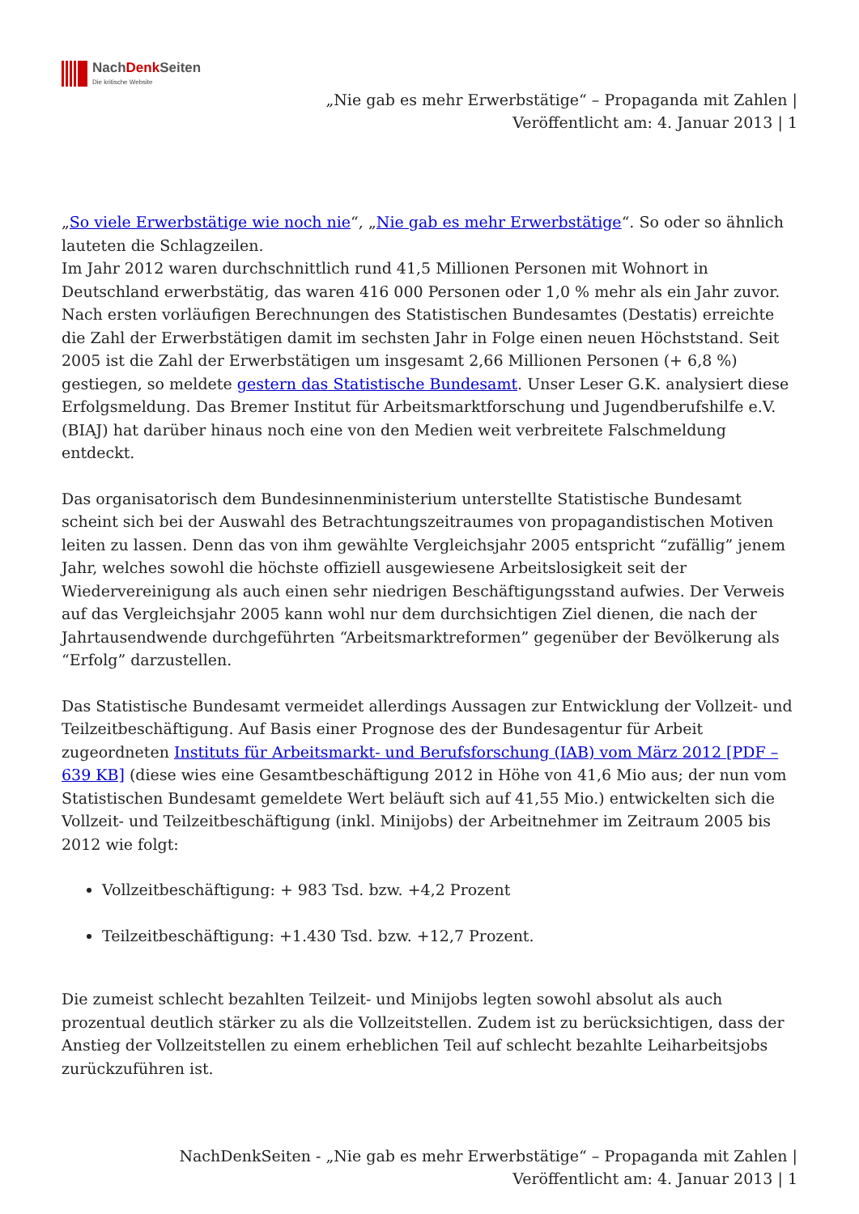NachDenk Seiten
Die kritische Website
„Nie gab es mehr Erwerbstätige“ – Propaganda mit Zahlen |
Veröffentlicht am: 4. Januar 2013 | 1
„So viele Erwerbstätige wie noch nie“, „Nie gab es mehr Erwerbstätige“. So oder so ähnlich lauteten die Schlagzeilen.
Im Jahr 2012 waren durchschnittlich rund 41,5 Millionen Personen mit Wohnort in Deutschland erwerbstätig, das waren 416 000 Personen oder 1,0 % mehr als ein Jahr zuvor. Nach ersten vorläufigen Berechnungen des Statistischen Bundesamtes (Destatis) erreichte die Zahl der Erwerbstätigen damit im sechsten Jahr in Folge einen neuen Höchststand. Seit 2005 ist die Zahl der Erwerbstätigen um insgesamt 2,66 Millionen Personen (+ 6,8 %) gestiegen, so meldete gestern das Statistische Bundesamt. Unser Leser G.K. analysiert diese Erfolgsmeldung. Das Bremer Institut für Arbeitsmarktforschung und Jugendberufshilfe e.V. (BIAJ) hat darüber hinaus noch eine von den Medien weit verbreitete Falschmeldung entdeckt.
Das organisatorisch dem Bundesinnenministerium unterstellte Statistische Bundesamt scheint sich bei der Auswahl des Betrachtungszeitraumes von propagandistischen Motiven leiten zu lassen. Denn das von ihm gewählte Vergleichsjahr 2005 entspricht “zufällig” jenem Jahr, welches sowohl die höchste offiziell ausgewiesene Arbeitslosigkeit seit der Wiedervereinigung als auch einen sehr niedrigen Beschäftigungsstand aufwies. Der Verweis auf das Vergleichsjahr 2005 kann wohl nur dem durchsichtigen Ziel dienen, die nach der Jahrtausendwende durchgeführten “Arbeitsmarktreformen” gegenüber der Bevölkerung als “Erfolg” darzustellen.
Das Statistische Bundesamt vermeidet allerdings Aussagen zur Entwicklung der Vollzeit- und Teilzeitbeschäftigung. Auf Basis einer Prognose des der Bundesagentur für Arbeit zugeordneten Instituts für Arbeitsmarkt- und Berufsforschung (IAB) vom März 2012 [PDF – 639 KB] (diese wies eine Gesamtbeschäftigung 2012 in Höhe von 41,6 Mio aus; der nun vom Statistischen Bundesamt gemeldete Wert beläuft sich auf 41,55 Mio.) entwickelten sich die Vollzeit- und Teilzeitbeschäftigung (inkl. Minijobs) der Arbeitnehmer im Zeitraum 2005 bis 2012 wie folgt:
Vollzeitbeschäftigung: + 983 Tsd. bzw. +4,2 Prozent
Teilzeitbeschäftigung: +1.430 Tsd. bzw. +12,7 Prozent.
Die zumeist schlecht bezahlten Teilzeit- und Minijobs legten sowohl absolut als auch prozentual deutlich stärker zu als die Vollzeitstellen. Zudem ist zu berücksichtigen, dass der Anstieg der Vollzeitstellen zu einem erheblichen Teil auf schlecht bezahlte Leiharbeitsjobs zurückzuführen ist.
NachDenkSeiten - „Nie gab es mehr Erwerbstätige“ – Propaganda mit Zahlen |
Veröffentlicht am: 4. Januar 2013 | 1